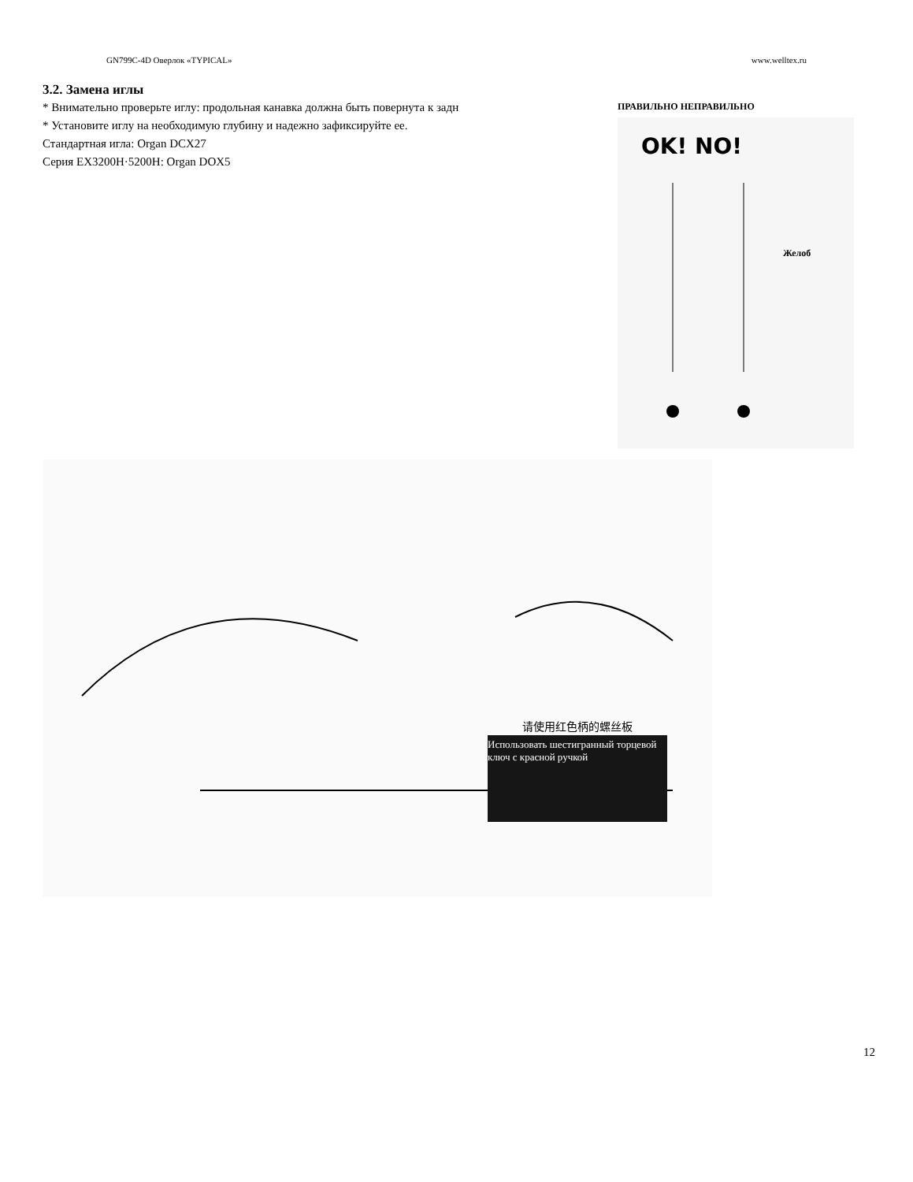GN799C-4D Оверлок «TYPICAL» www.welltex.ru
3.2. Замена иглы
* Внимательно проверьте иглу: продольная канавка должна быть повернута к задн
* Установите иглу на необходимую глубину и надежно зафиксируйте ее.
Стандартная игла: Organ DCX27
Серия EX3200H·5200H: Organ DOX5
ПРАВИЛЬНО НЕПРАВИЛЬНО
OK! NO!
Желоб
请使用红色柄的螺丝板
Использовать шестигранный торцевой ключ с красной ручкой
12